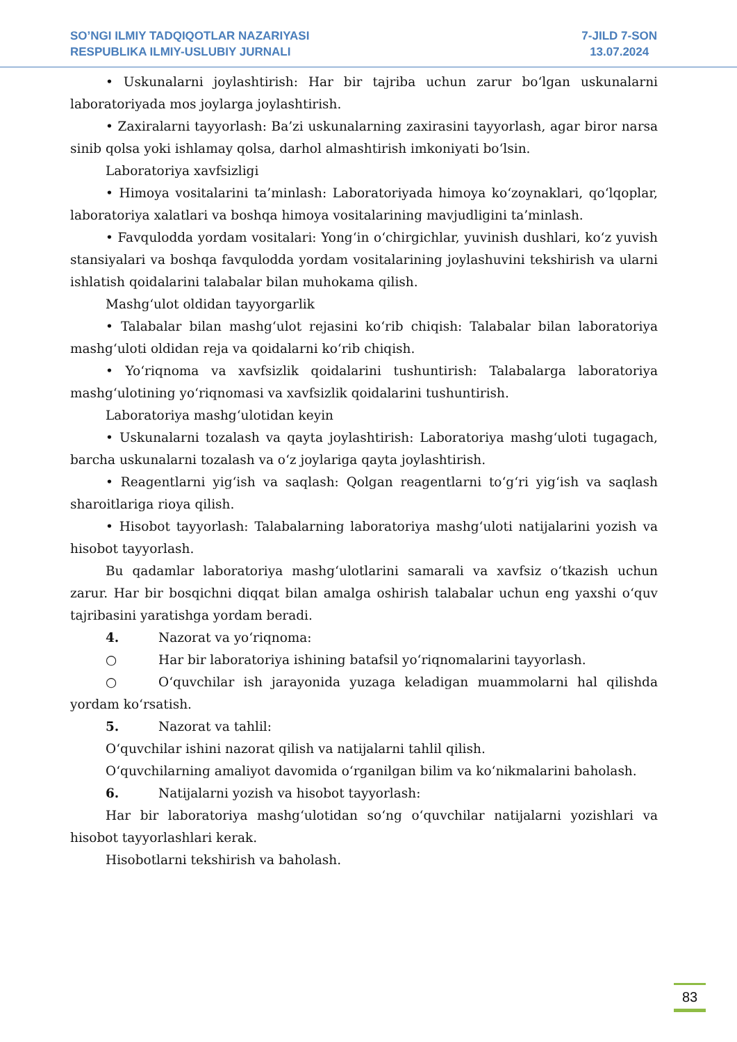SO’NGI ILMIY TADQIQOTLAR NAZARIYASI
RESPUBLIKA ILMIY-USLUBIY JURNALI
7-JILD 7-SON
13.07.2024
• Uskunalarni joylashtirish: Har bir tajriba uchun zarur bo‘lgan uskunalarni laboratoriyada mos joylarga joylashtirish.
• Zaxiralarni tayyorlash: Ba’zi uskunalarning zaxirasini tayyorlash, agar biror narsa sinib qolsa yoki ishlamay qolsa, darhol almashtirish imkoniyati bo‘lsin.
Laboratoriya xavfsizligi
• Himoya vositalarini ta’minlash: Laboratoriyada himoya ko‘zoynaklari, qo‘lqoplar, laboratoriya xalatlari va boshqa himoya vositalarining mavjudligini ta’minlash.
• Favqulodda yordam vositalari: Yong‘in o‘chirgichlar, yuvinish dushlari, ko‘z yuvish stansiyalari va boshqa favqulodda yordam vositalarining joylashuvini tekshirish va ularni ishlatish qoidalarini talabalar bilan muhokama qilish.
Mashg‘ulot oldidan tayyorgarlik
• Talabalar bilan mashg‘ulot rejasini ko‘rib chiqish: Talabalar bilan laboratoriya mashg‘uloti oldidan reja va qoidalarni ko‘rib chiqish.
• Yo‘riqnoma va xavfsizlik qoidalarini tushuntirish: Talabalarga laboratoriya mashg‘ulotining yo‘riqnomasi va xavfsizlik qoidalarini tushuntirish.
Laboratoriya mashg‘ulotidan keyin
• Uskunalarni tozalash va qayta joylashtirish: Laboratoriya mashg‘uloti tugagach, barcha uskunalarni tozalash va o‘z joylariga qayta joylashtirish.
• Reagentlarni yig‘ish va saqlash: Qolgan reagentlarni to‘g‘ri yig‘ish va saqlash sharoitlariga rioya qilish.
• Hisobot tayyorlash: Talabalarning laboratoriya mashg‘uloti natijalarini yozish va hisobot tayyorlash.
Bu qadamlar laboratoriya mashg‘ulotlarini samarali va xavfsiz o‘tkazish uchun zarur. Har bir bosqichni diqqat bilan amalga oshirish talabalar uchun eng yaxshi o‘quv tajribasini yaratishga yordam beradi.
4. Nazorat va yo‘riqnoma:
○ Har bir laboratoriya ishining batafsil yo‘riqnomalarini tayyorlash.
○ O‘quvchilar ish jarayonida yuzaga keladigan muammolarni hal qilishda yordam ko‘rsatish.
5. Nazorat va tahlil:
O‘quvchilar ishini nazorat qilish va natijalarni tahlil qilish.
O‘quvchilarning amaliyot davomida o‘rganilgan bilim va ko‘nikmalarini baholash.
6. Natijalarni yozish va hisobot tayyorlash:
Har bir laboratoriya mashg‘ulotidan so‘ng o‘quvchilar natijalarni yozishlari va hisobot tayyorlashlari kerak.
Hisobotlarni tekshirish va baholash.
83